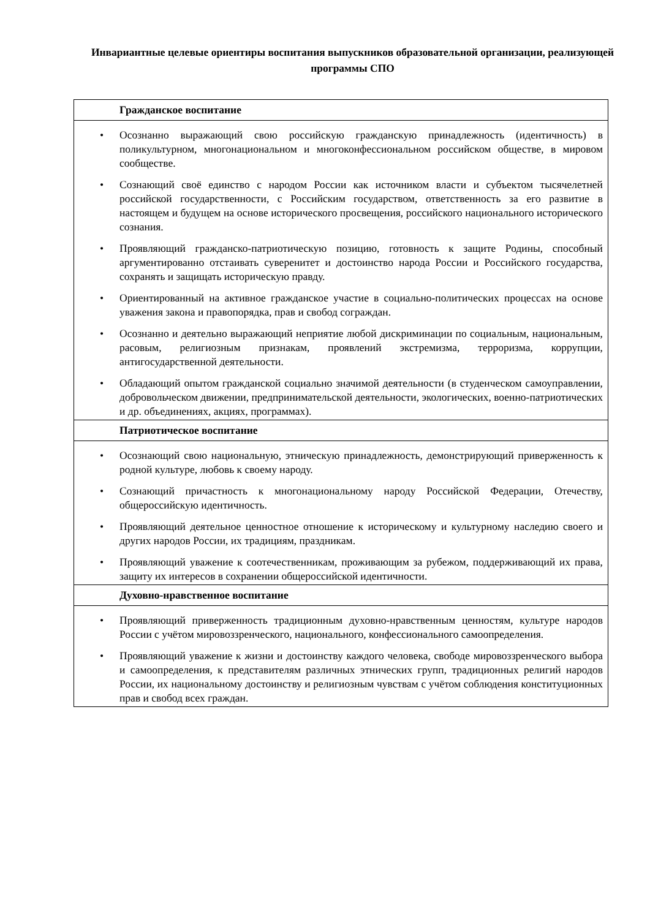Инвариантные целевые ориентиры воспитания выпускников образовательной организации, реализующей программы СПО
| Гражданское воспитание |
| --- |
| • Осознанно выражающий свою российскую гражданскую принадлежность (идентичность) в поликультурном, многонациональном и многоконфессиональном российском обществе, в мировом сообществе. • Сознающий своё единство с народом России как источником власти и субъектом тысячелетней российской государственности, с Российским государством, ответственность за его развитие в настоящем и будущем на основе исторического просвещения, российского национального исторического сознания. • Проявляющий гражданско-патриотическую позицию, готовность к защите Родины, способный аргументированно отстаивать суверенитет и достоинство народа России и Российского государства, сохранять и защищать историческую правду. • Ориентированный на активное гражданское участие в социально-политических процессах на основе уважения закона и правопорядка, прав и свобод сограждан. • Осознанно и деятельно выражающий неприятие любой дискриминации по социальным, национальным, расовым, религиозным признакам, проявлений экстремизма, терроризма, коррупции, антигосударственной деятельности. • Обладающий опытом гражданской социально значимой деятельности (в студенческом самоуправлении, добровольческом движении, предпринимательской деятельности, экологических, военно-патриотических и др. объединениях, акциях, программах). |
| Патриотическое воспитание |
| • Осознающий свою национальную, этническую принадлежность, демонстрирующий приверженность к родной культуре, любовь к своему народу. • Сознающий причастность к многонациональному народу Российской Федерации, Отечеству, общероссийскую идентичность. • Проявляющий деятельное ценностное отношение к историческому и культурному наследию своего и других народов России, их традициям, праздникам. • Проявляющий уважение к соотечественникам, проживающим за рубежом, поддерживающий их права, защиту их интересов в сохранении общероссийской идентичности. |
| Духовно-нравственное воспитание |
| • Проявляющий приверженность традиционным духовно-нравственным ценностям, культуре народов России с учётом мировоззренческого, национального, конфессионального самоопределения. • Проявляющий уважение к жизни и достоинству каждого человека, свободе мировоззренческого выбора и самоопределения, к представителям различных этнических групп, традиционных религий народов России, их национальному достоинству и религиозным чувствам с учётом соблюдения конституционных прав и свобод всех граждан. |